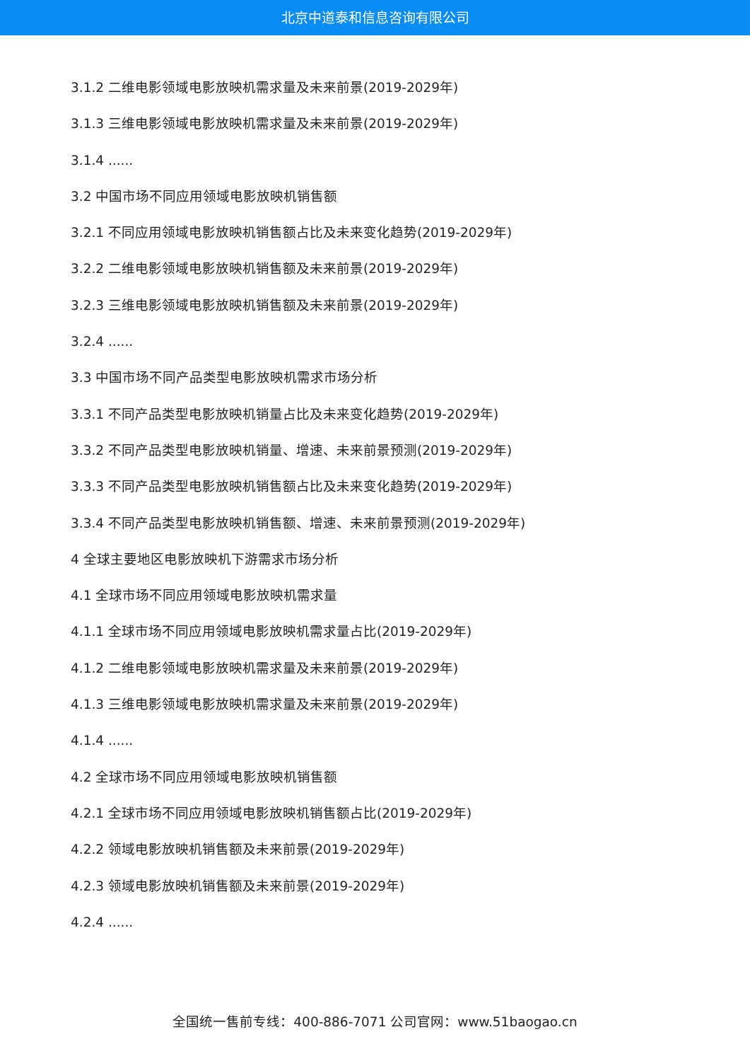北京中道泰和信息咨询有限公司
3.1.2 二维电影领域电影放映机需求量及未来前景(2019-2029年)
3.1.3 三维电影领域电影放映机需求量及未来前景(2019-2029年)
3.1.4 ......
3.2 中国市场不同应用领域电影放映机销售额
3.2.1 不同应用领域电影放映机销售额占比及未来变化趋势(2019-2029年)
3.2.2 二维电影领域电影放映机销售额及未来前景(2019-2029年)
3.2.3 三维电影领域电影放映机销售额及未来前景(2019-2029年)
3.2.4 ......
3.3 中国市场不同产品类型电影放映机需求市场分析
3.3.1 不同产品类型电影放映机销量占比及未来变化趋势(2019-2029年)
3.3.2 不同产品类型电影放映机销量、增速、未来前景预测(2019-2029年)
3.3.3 不同产品类型电影放映机销售额占比及未来变化趋势(2019-2029年)
3.3.4 不同产品类型电影放映机销售额、增速、未来前景预测(2019-2029年)
4 全球主要地区电影放映机下游需求市场分析
4.1 全球市场不同应用领域电影放映机需求量
4.1.1 全球市场不同应用领域电影放映机需求量占比(2019-2029年)
4.1.2 二维电影领域电影放映机需求量及未来前景(2019-2029年)
4.1.3 三维电影领域电影放映机需求量及未来前景(2019-2029年)
4.1.4 ......
4.2 全球市场不同应用领域电影放映机销售额
4.2.1 全球市场不同应用领域电影放映机销售额占比(2019-2029年)
4.2.2 领域电影放映机销售额及未来前景(2019-2029年)
4.2.3 领域电影放映机销售额及未来前景(2019-2029年)
4.2.4 ......
全国统一售前专线：400-886-7071 公司官网：www.51baogao.cn